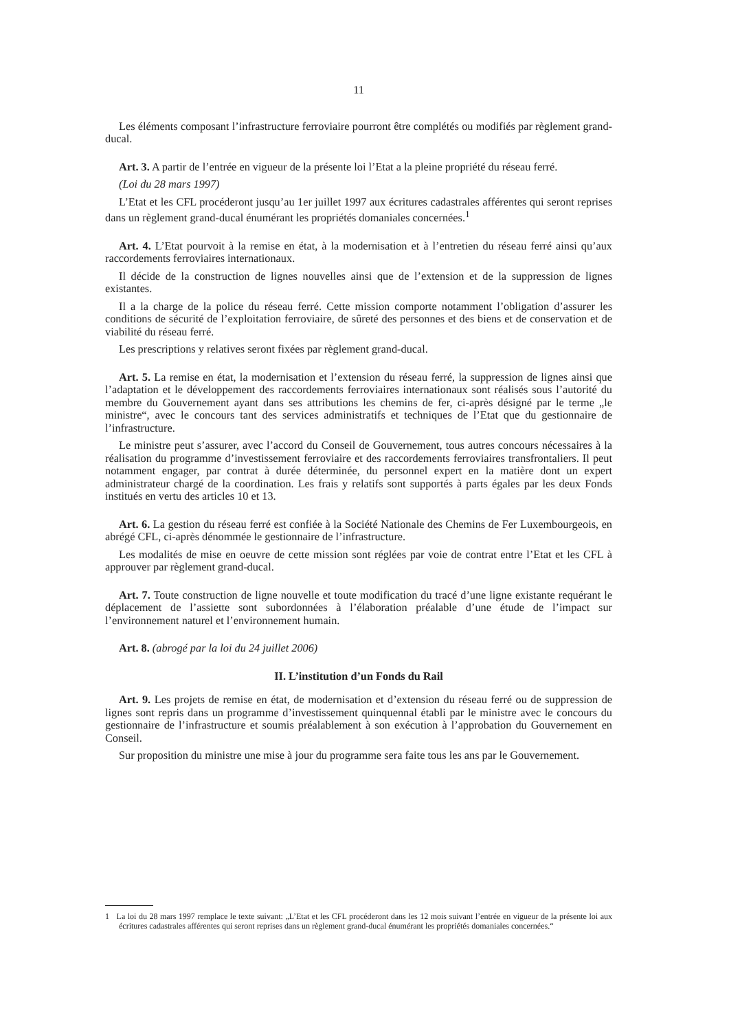11
Les éléments composant l’infrastructure ferroviaire pourront être complétés ou modifiés par règlement grand-ducal.
Art. 3. A partir de l’entrée en vigueur de la présente loi l’Etat a la pleine propriété du réseau ferré.
(Loi du 28 mars 1997)
L’Etat et les CFL procéderont jusqu’au 1er juillet 1997 aux écritures cadastrales afférentes qui seront reprises dans un règlement grand-ducal énumérant les propriétés domaniales concernées.<sup>1</sup>
Art. 4. L’Etat pourvoit à la remise en état, à la modernisation et à l’entretien du réseau ferré ainsi qu’aux raccordements ferroviaires internationaux.
Il décide de la construction de lignes nouvelles ainsi que de l’extension et de la suppression de lignes existantes.
Il a la charge de la police du réseau ferré. Cette mission comporte notamment l’obligation d’assurer les conditions de sécurité de l’exploitation ferroviaire, de sûreté des personnes et des biens et de conservation et de viabilité du réseau ferré.
Les prescriptions y relatives seront fixées par règlement grand-ducal.
Art. 5. La remise en état, la modernisation et l’extension du réseau ferré, la suppression de lignes ainsi que l’adaptation et le développement des raccordements ferroviaires internationaux sont réalisés sous l’autorité du membre du Gouvernement ayant dans ses attributions les chemins de fer, ci-après désigné par le terme „le ministre“, avec le concours tant des services administratifs et techniques de l’Etat que du gestionnaire de l’infrastructure.
Le ministre peut s’assurer, avec l’accord du Conseil de Gouvernement, tous autres concours nécessaires à la réalisation du programme d’investissement ferroviaire et des raccordements ferroviaires transfrontaliers. Il peut notamment engager, par contrat à durée déterminée, du personnel expert en la matière dont un expert administrateur chargé de la coordination. Les frais y relatifs sont supportés à parts égales par les deux Fonds institués en vertu des articles 10 et 13.
Art. 6. La gestion du réseau ferré est confiée à la Société Nationale des Chemins de Fer Luxembourgeois, en abrégé CFL, ci-après dénommée le gestionnaire de l’infrastructure.
Les modalités de mise en oeuvre de cette mission sont réglées par voie de contrat entre l’Etat et les CFL à approuver par règlement grand-ducal.
Art. 7. Toute construction de ligne nouvelle et toute modification du tracé d’une ligne existante requérant le déplacement de l’assiette sont subordonnées à l’élaboration préalable d’une étude de l’impact sur l’environnement naturel et l’environnement humain.
Art. 8. (abrogé par la loi du 24 juillet 2006)
II. L’institution d’un Fonds du Rail
Art. 9. Les projets de remise en état, de modernisation et d’extension du réseau ferré ou de suppression de lignes sont repris dans un programme d’investissement quinquennal établi par le ministre avec le concours du gestionnaire de l’infrastructure et soumis préalablement à son exécution à l’approbation du Gouvernement en Conseil.
Sur proposition du ministre une mise à jour du programme sera faite tous les ans par le Gouvernement.
1 La loi du 28 mars 1997 remplace le texte suivant: „L’Etat et les CFL procéderont dans les 12 mois suivant l’entrée en vigueur de la présente loi aux écritures cadastrales afférentes qui seront reprises dans un règlement grand-ducal énumérant les propriétés domaniales concernées.“